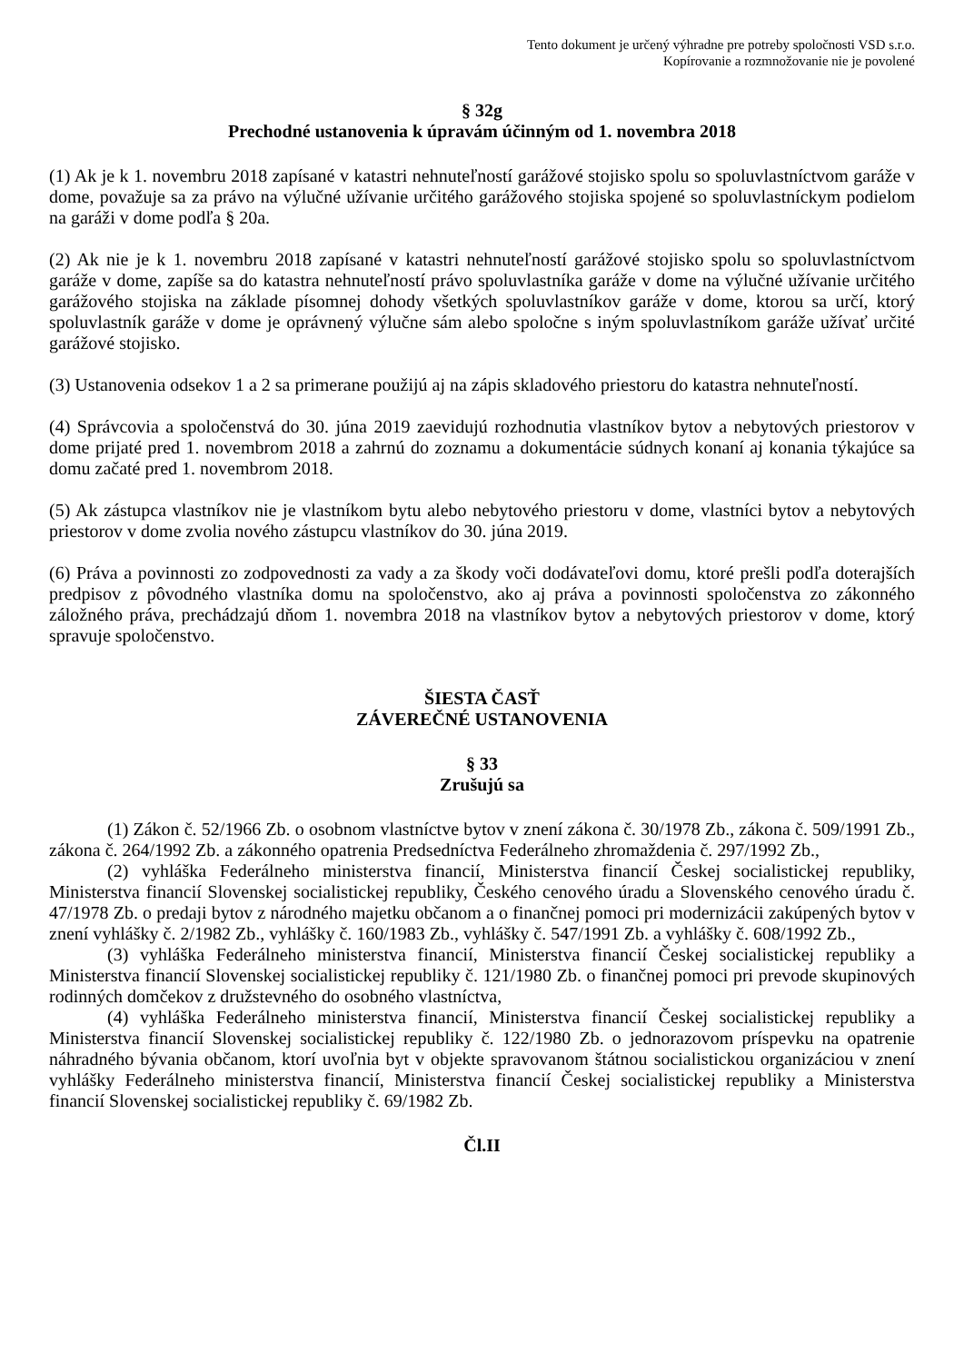Tento dokument je určený výhradne pre potreby spoločnosti VSD s.r.o.
Kopírovanie a rozmnožovanie nie je povolené
§ 32g
Prechodné ustanovenia k úpravám účinným od 1. novembra 2018
(1) Ak je k 1. novembru 2018 zapísané v katastri nehnuteľností garážové stojisko spolu so spoluvlastníctvom garáže v dome, považuje sa za právo na výlučné užívanie určitého garážového stojiska spojené so spoluvlastníckym podielom na garáži v dome podľa § 20a.
(2) Ak nie je k 1. novembru 2018 zapísané v katastri nehnuteľností garážové stojisko spolu so spoluvlastníctvom garáže v dome, zapíše sa do katastra nehnuteľností právo spoluvlastníka garáže v dome na výlučné užívanie určitého garážového stojiska na základe písomnej dohody všetkých spoluvlastníkov garáže v dome, ktorou sa určí, ktorý spoluvlastník garáže v dome je oprávnený výlučne sám alebo spoločne s iným spoluvlastníkom garáže užívať určité garážové stojisko.
(3) Ustanovenia odsekov 1 a 2 sa primerane použijú aj na zápis skladového priestoru do katastra nehnuteľností.
(4) Správcovia a spoločenstvá do 30. júna 2019 zaevidujú rozhodnutia vlastníkov bytov a nebytových priestorov v dome prijaté pred 1. novembrom 2018 a zahrnú do zoznamu a dokumentácie súdnych konaní aj konania týkajúce sa domu začaté pred 1. novembrom 2018.
(5) Ak zástupca vlastníkov nie je vlastníkom bytu alebo nebytového priestoru v dome, vlastníci bytov a nebytových priestorov v dome zvolia nového zástupcu vlastníkov do 30. júna 2019.
(6) Práva a povinnosti zo zodpovednosti za vady a za škody voči dodávateľovi domu, ktoré prešli podľa doterajších predpisov z pôvodného vlastníka domu na spoločenstvo, ako aj práva a povinnosti spoločenstva zo zákonného záložného práva, prechádzajú dňom 1. novembra 2018 na vlastníkov bytov a nebytových priestorov v dome, ktorý spravuje spoločenstvo.
ŠIESTA ČASŤ
ZÁVEREČNÉ USTANOVENIA
§ 33
Zrušujú sa
(1) Zákon č. 52/1966 Zb. o osobnom vlastníctve bytov v znení zákona č. 30/1978 Zb., zákona č. 509/1991 Zb., zákona č. 264/1992 Zb. a zákonného opatrenia Predsedníctva Federálneho zhromaždenia č. 297/1992 Zb.,
(2) vyhláška Federálneho ministerstva financií, Ministerstva financií Českej socialistickej republiky, Ministerstva financií Slovenskej socialistickej republiky, Českého cenového úradu a Slovenského cenového úradu č. 47/1978 Zb. o predaji bytov z národného majetku občanom a o finančnej pomoci pri modernizácii zakúpených bytov v znení vyhlášky č. 2/1982 Zb., vyhlášky č. 160/1983 Zb., vyhlášky č. 547/1991 Zb. a vyhlášky č. 608/1992 Zb.,
(3) vyhláška Federálneho ministerstva financií, Ministerstva financií Českej socialistickej republiky a Ministerstva financií Slovenskej socialistickej republiky č. 121/1980 Zb. o finančnej pomoci pri prevode skupinových rodinných domčekov z družstevného do osobného vlastníctva,
(4) vyhláška Federálneho ministerstva financií, Ministerstva financií Českej socialistickej republiky a Ministerstva financií Slovenskej socialistickej republiky č. 122/1980 Zb. o jednorazovom príspevku na opatrenie náhradného bývania občanom, ktorí uvoľnia byt v objekte spravovanom štátnou socialistickou organizáciou v znení vyhlášky Federálneho ministerstva financií, Ministerstva financií Českej socialistickej republiky a Ministerstva financií Slovenskej socialistickej republiky č. 69/1982 Zb.
Čl.II